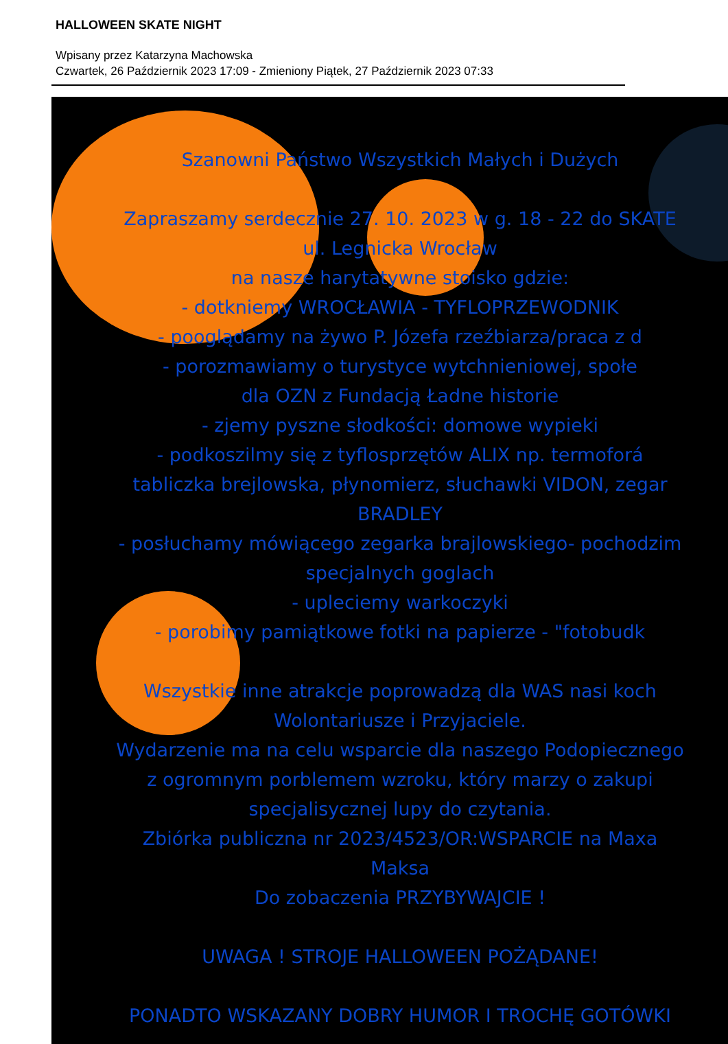HALLOWEEN SKATE NIGHT
Wpisany przez Katarzyna Machowska
Czwartek, 26 Październik 2023 17:09 - Zmieniony Piątek, 27 Październik 2023 07:33
Szanowni Państwo Wszystkich Małych i Dużych
Zapraszamy serdecznie 27. 10. 2023 w g. 18 - 22 do SKATE
ul. Legnicka Wrocław
na nasze harytatywne stoisko gdzie:
- dotkniemy WROCŁAWIA - TYFLOPRZEWODNIK
- pooglądamy na żywo P. Józefa rzeźbiarza/praca z d
- porozmawiamy o turystyce wytchnieniowej, społe
dla OZN z Fundacją Ładne historie
- zjemy pyszne słodkości: domowe wypieki
- podkoszilmy się z tyflosprzętów ALIX np. termoforá
tabliczka brejlowska, płynomierz, słuchawki VIDON, zegar
BRADLEY
- posłuchamy mówiącego zegarka brajlowskiego- pochodzim
specjalnych goglach
- upleciemy warkoczyki
- porobimy pamiątkowe fotki na papierze - "fotobudk
Wszystkie inne atrakcje poprowadzą dla WAS nasi koch
Wolontariusze i Przyjaciele.
Wydarzenie ma na celu wsparcie dla naszego Podopiecznego
z ogromnym porblemem wzroku, który marzy o zakupi
specjalisycznej lupy do czytania.
Zbiórka publiczna nr 2023/4523/OR:WSPARCIE na Maxa
Maksa
Do zobaczenia PRZYBYWAJCIE !
UWAGA ! STROJE HALLOWEEN POŻĄDANE!
PONADTO WSKAZANY DOBRY HUMOR I TROCHĘ GOTÓWKI